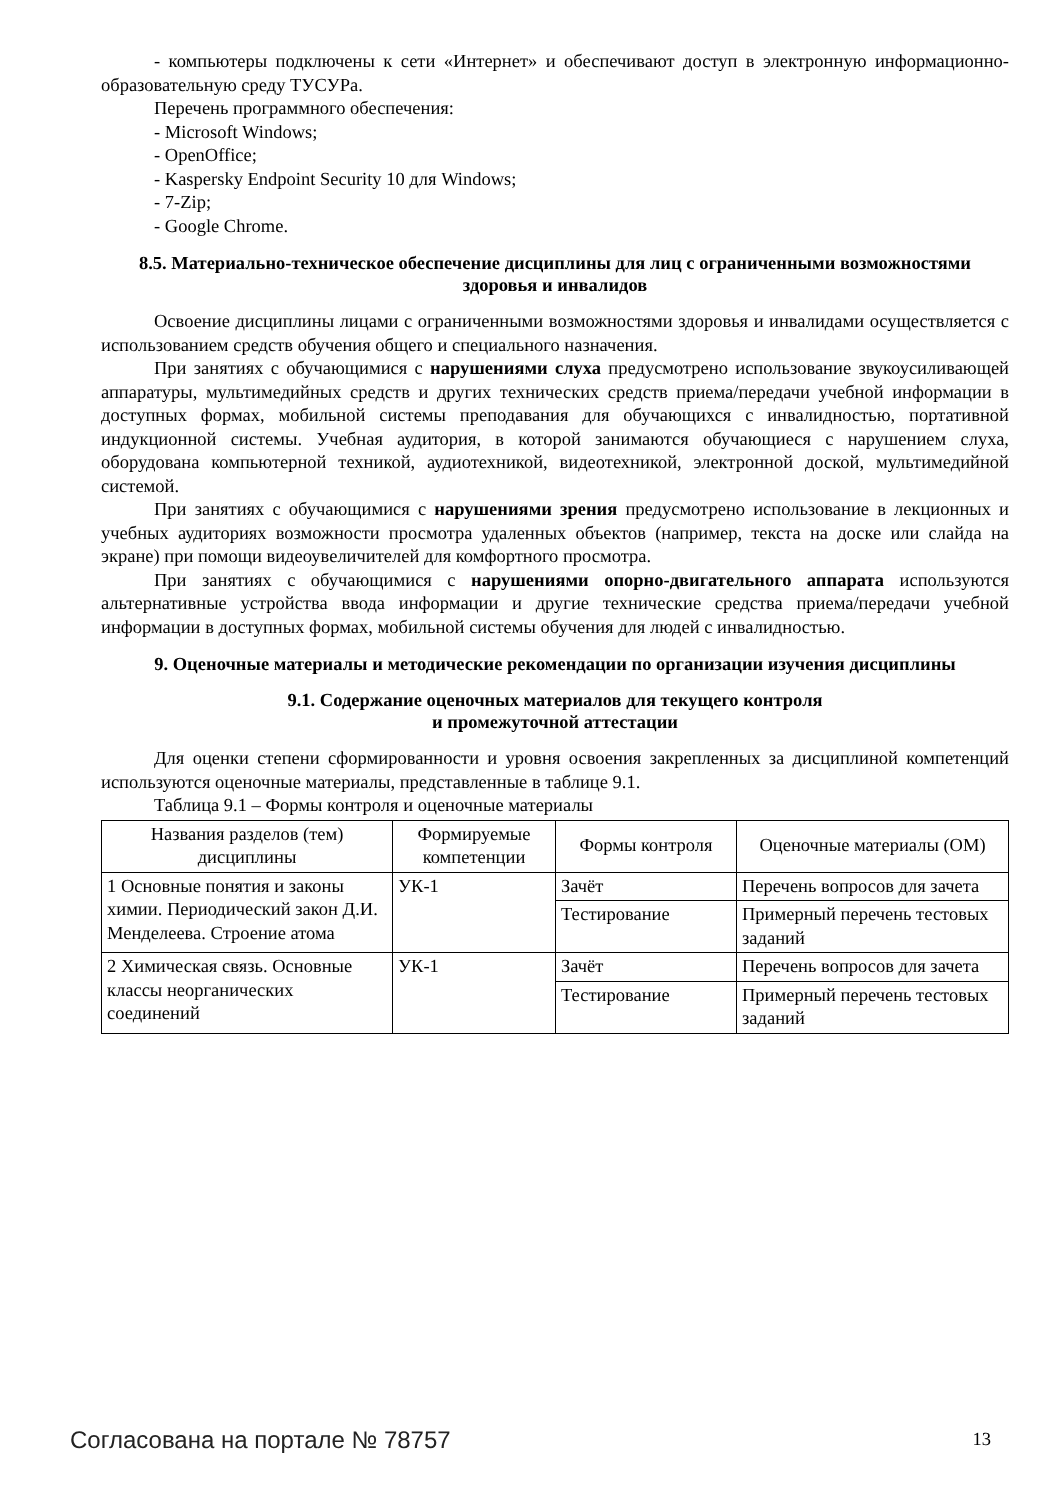- компьютеры подключены к сети «Интернет» и обеспечивают доступ в электронную информационно-образовательную среду ТУСУРа.
Перечень программного обеспечения:
- Microsoft Windows;
- OpenOffice;
- Kaspersky Endpoint Security 10 для Windows;
- 7-Zip;
- Google Chrome.
8.5. Материально-техническое обеспечение дисциплины для лиц с ограниченными возможностями здоровья и инвалидов
Освоение дисциплины лицами с ограниченными возможностями здоровья и инвалидами осуществляется с использованием средств обучения общего и специального назначения.
При занятиях с обучающимися с нарушениями слуха предусмотрено использование звукоусиливающей аппаратуры, мультимедийных средств и других технических средств приема/передачи учебной информации в доступных формах, мобильной системы преподавания для обучающихся с инвалидностью, портативной индукционной системы. Учебная аудитория, в которой занимаются обучающиеся с нарушением слуха, оборудована компьютерной техникой, аудиотехникой, видеотехникой, электронной доской, мультимедийной системой.
При занятиях с обучающимися с нарушениями зрения предусмотрено использование в лекционных и учебных аудиториях возможности просмотра удаленных объектов (например, текста на доске или слайда на экране) при помощи видеоувеличителей для комфортного просмотра.
При занятиях с обучающимися с нарушениями опорно-двигательного аппарата используются альтернативные устройства ввода информации и другие технические средства приема/передачи учебной информации в доступных формах, мобильной системы обучения для людей с инвалидностью.
9. Оценочные материалы и методические рекомендации по организации изучения дисциплины
9.1. Содержание оценочных материалов для текущего контроля
и промежуточной аттестации
Для оценки степени сформированности и уровня освоения закрепленных за дисциплиной компетенций используются оценочные материалы, представленные в таблице 9.1.
Таблица 9.1 – Формы контроля и оценочные материалы
| Названия разделов (тем) дисциплины | Формируемые компетенции | Формы контроля | Оценочные материалы (ОМ) |
| --- | --- | --- | --- |
| 1 Основные понятия и законы химии. Периодический закон Д.И. Менделеева. Строение атома | УК-1 | Зачёт | Перечень вопросов для зачета |
| | | Тестирование | Примерный перечень тестовых заданий |
| 2 Химическая связь. Основные классы неорганических соединений | УК-1 | Зачёт | Перечень вопросов для зачета |
| | | Тестирование | Примерный перечень тестовых заданий |
Согласована на портале № 78757 13